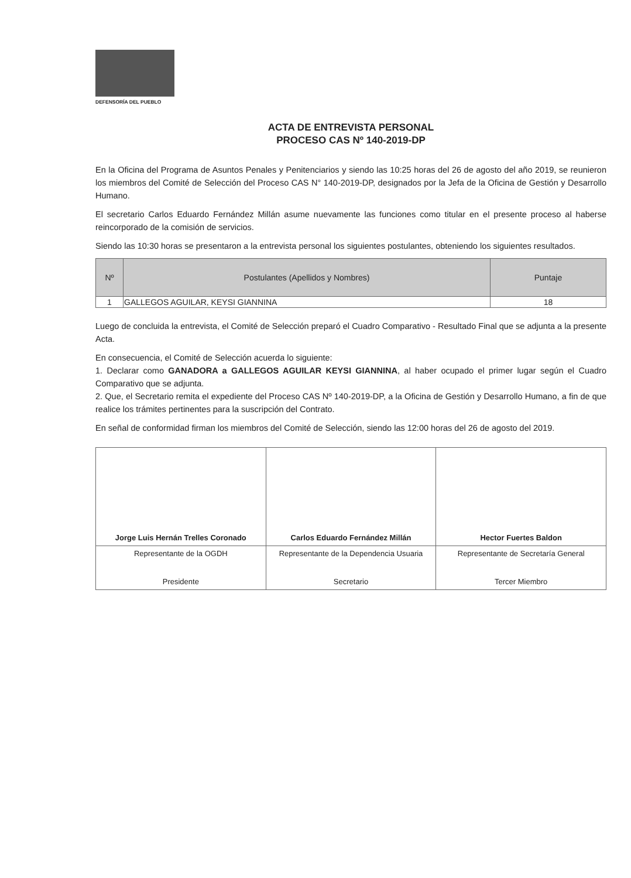DEFENSORÍA DEL PUEBLO
ACTA DE ENTREVISTA PERSONAL
PROCESO CAS Nº 140-2019-DP
En la Oficina del Programa de Asuntos Penales y Penitenciarios y siendo las 10:25 horas del 26 de agosto del año 2019, se reunieron los miembros del Comité de Selección del Proceso CAS N° 140-2019-DP, designados por la Jefa de la Oficina de Gestión y Desarrollo Humano.
El secretario Carlos Eduardo Fernández Millán asume nuevamente las funciones como titular en el presente proceso al haberse reincorporado de la comisión de servicios.
Siendo las 10:30 horas se presentaron a la entrevista personal los siguientes postulantes, obteniendo los siguientes resultados.
| Nº | Postulantes (Apellidos y Nombres) | Puntaje |
| --- | --- | --- |
| 1 | GALLEGOS AGUILAR, KEYSI GIANNINA | 18 |
Luego de concluida la entrevista, el Comité de Selección preparó el Cuadro Comparativo - Resultado Final que se adjunta a la presente Acta.
En consecuencia, el Comité de Selección acuerda lo siguiente:
1. Declarar como GANADORA a GALLEGOS AGUILAR KEYSI GIANNINA, al haber ocupado el primer lugar según el Cuadro Comparativo que se adjunta.
2. Que, el Secretario remita el expediente del Proceso CAS Nº 140-2019-DP, a la Oficina de Gestión y Desarrollo Humano, a fin de que realice los trámites pertinentes para la suscripción del Contrato.
En señal de conformidad firman los miembros del Comité de Selección, siendo las 12:00 horas del 26 de agosto del 2019.
| Jorge Luis Hernán Trelles Coronado | Carlos Eduardo Fernández Millán | Hector Fuertes Baldon |
| Representante de la OGDH Presidente | Representante de la Dependencia Usuaria Secretario | Representante de Secretaría General Tercer Miembro |